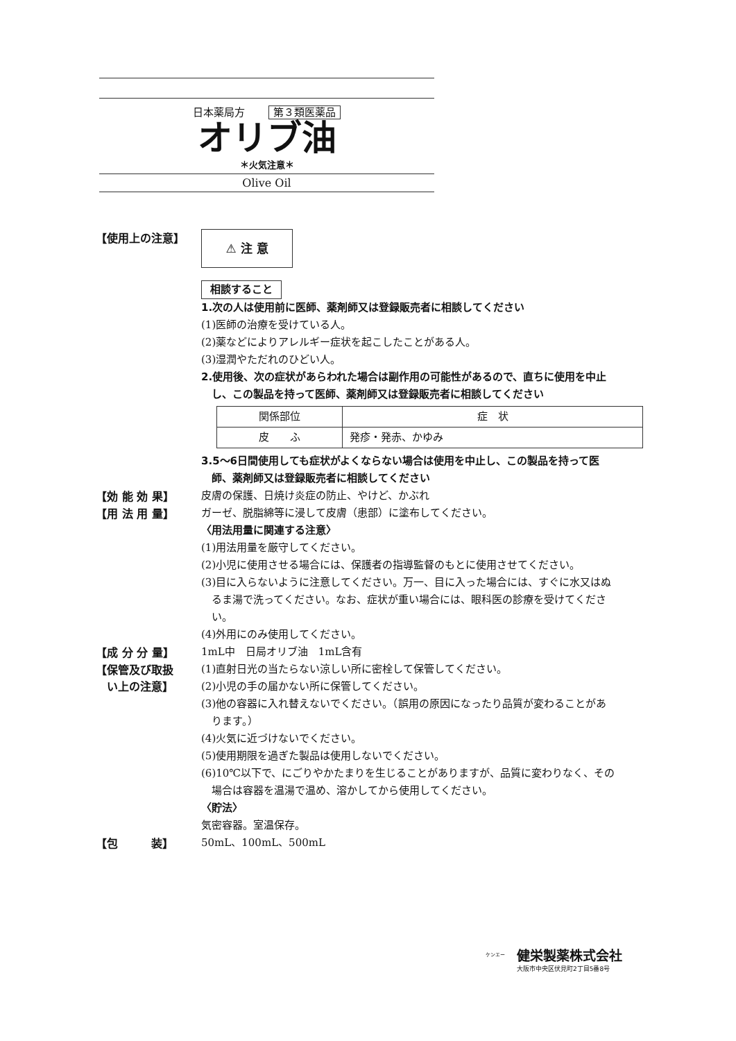日本薬局方 第３類医薬品
オリブ油
＊火気注意＊
Olive Oil
【使用上の注意】
⚠ 注 意
相談すること
1.次の人は使用前に医師、薬剤師又は登録販売者に相談してください
(1)医師の治療を受けている人。
(2)薬などによりアレルギー症状を起こしたことがある人。
(3)湿潤やただれのひどい人。
2.使用後、次の症状があらわれた場合は副作用の可能性があるので、直ちに使用を中止
　し、この製品を持って医師、薬剤師又は登録販売者に相談してください
| 関係部位 | 症 状 |
| --- | --- |
| 皮 ふ | 発疹・発赤、かゆみ |
3.5～6日間使用しても症状がよくならない場合は使用を中止し、この製品を持って医
　師、薬剤師又は登録販売者に相談してください
【効 能 効 果】
皮膚の保護、日焼け炎症の防止、やけど、かぶれ
【用 法 用 量】
ガーゼ、脱脂綿等に浸して皮膚（患部）に塗布してください。
〈用法用量に関連する注意〉
(1)用法用量を厳守してください。
(2)小児に使用させる場合には、保護者の指導監督のもとに使用させてください。
(3)目に入らないように注意してください。万一、目に入った場合には、すぐに水又はぬ
　るま湯で洗ってください。なお、症状が重い場合には、眼科医の診療を受けてくださ
　い。
(4)外用にのみ使用してください。
【成 分 分 量】
1mL中　日局オリブ油　1mL含有
【保管及び取扱
　い上の注意】
(1)直射日光の当たらない涼しい所に密栓して保管してください。
(2)小児の手の届かない所に保管してください。
(3)他の容器に入れ替えないでください。（誤用の原因になったり品質が変わることがあ
　ります。）
(4)火気に近づけないでください。
(5)使用期限を過ぎた製品は使用しないでください。
(6)10℃以下で、にごりやかたまりを生じることがありますが、品質に変わりなく、その
　場合は容器を温湯で温め、溶かしてから使用してください。
〈貯法〉
気密容器。室温保存。
【包　　　装】
50mL、100mL、500mL
ケンエー
健栄製薬株式会社
大阪市中央区伏見町2丁目5番8号